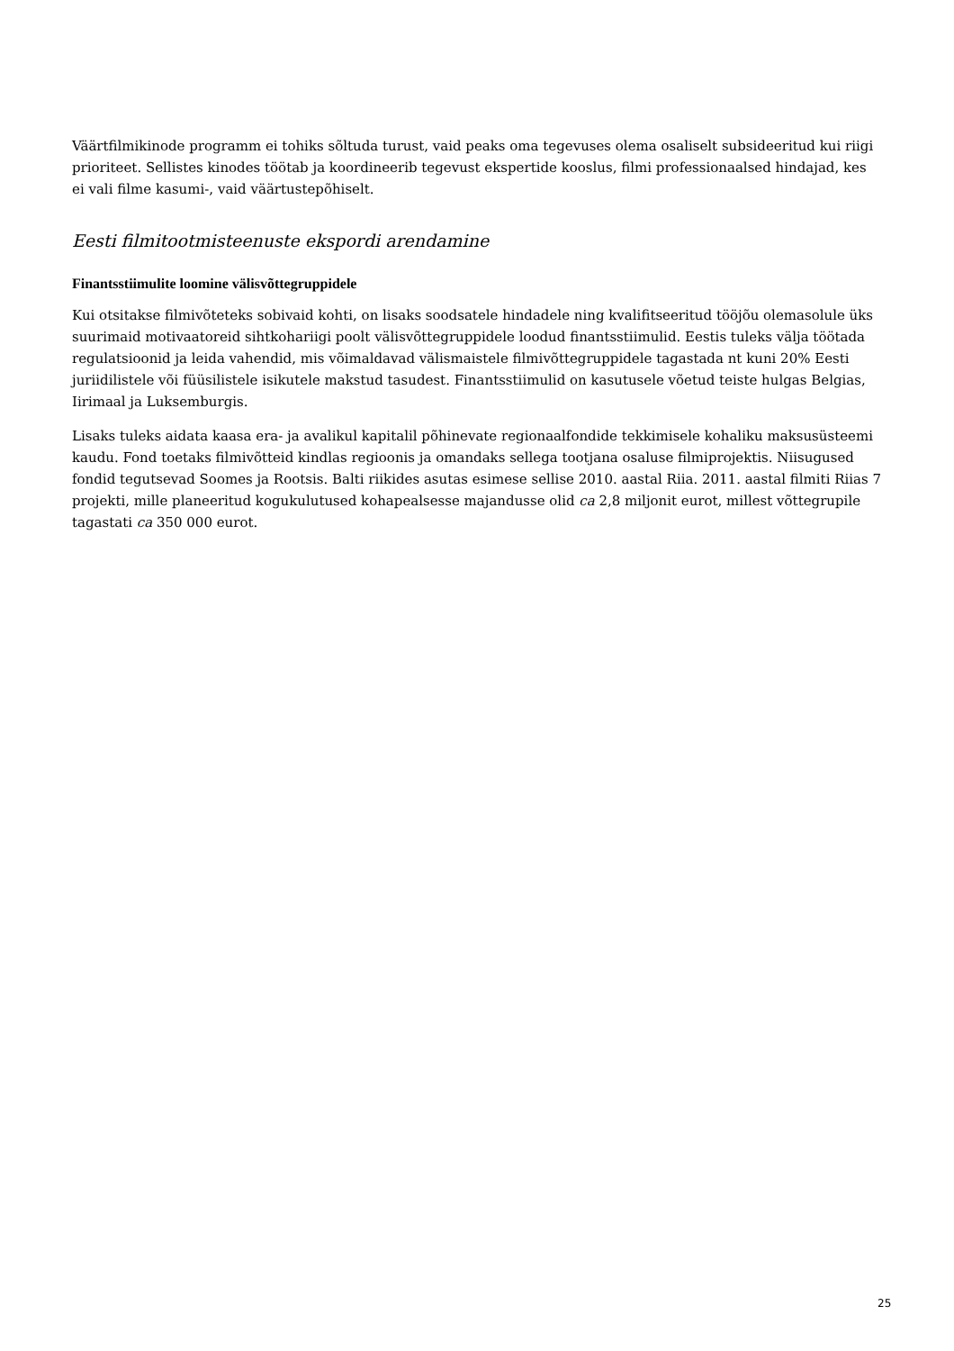Väärtfilmikinode programm ei tohiks sõltuda turust, vaid peaks oma tegevuses olema osaliselt subsideeritud kui riigi prioriteet. Sellistes kinodes töötab ja koordineerib tegevust ekspertide kooslus, filmi professionaalsed hindajad, kes ei vali filme kasumi-, vaid väärtustepõhiselt.
Eesti filmitootmisteenuste ekspordi arendamine
Finantsstiimulite loomine välisvõttegruppidele
Kui otsitakse filmivõteteks sobivaid kohti, on lisaks soodsatele hindadele ning kvalifitseeritud tööjõu olemasolule üks suurimaid motivaatoreid sihtkohariigi poolt välisvõttegruppidele loodud finantsstiimulid. Eestis tuleks välja töötada regulatsioonid ja leida vahendid, mis võimaldavad välismaistele filmivõttegruppidele tagastada nt kuni 20% Eesti juriidilistele või füüsilistele isikutele makstud tasudest. Finantsstiimulid on kasutusele võetud teiste hulgas Belgias, Iirimaal ja Luksemburgis.
Lisaks tuleks aidata kaasa era- ja avalikul kapitalil põhinevate regionaalfondide tekkimisele kohaliku maksusüsteemi kaudu. Fond toetaks filmivõtteid kindlas regioonis ja omandaks sellega tootjana osaluse filmiprojektis. Niisugused fondid tegutsevad Soomes ja Rootsis. Balti riikides asutas esimese sellise 2010. aastal Riia. 2011. aastal filmiti Riias 7 projekti, mille planeeritud kogukulutused kohapealsesse majandusse olid ca 2,8 miljonit eurot, millest võttegrupile tagastati ca 350 000 eurot.
25